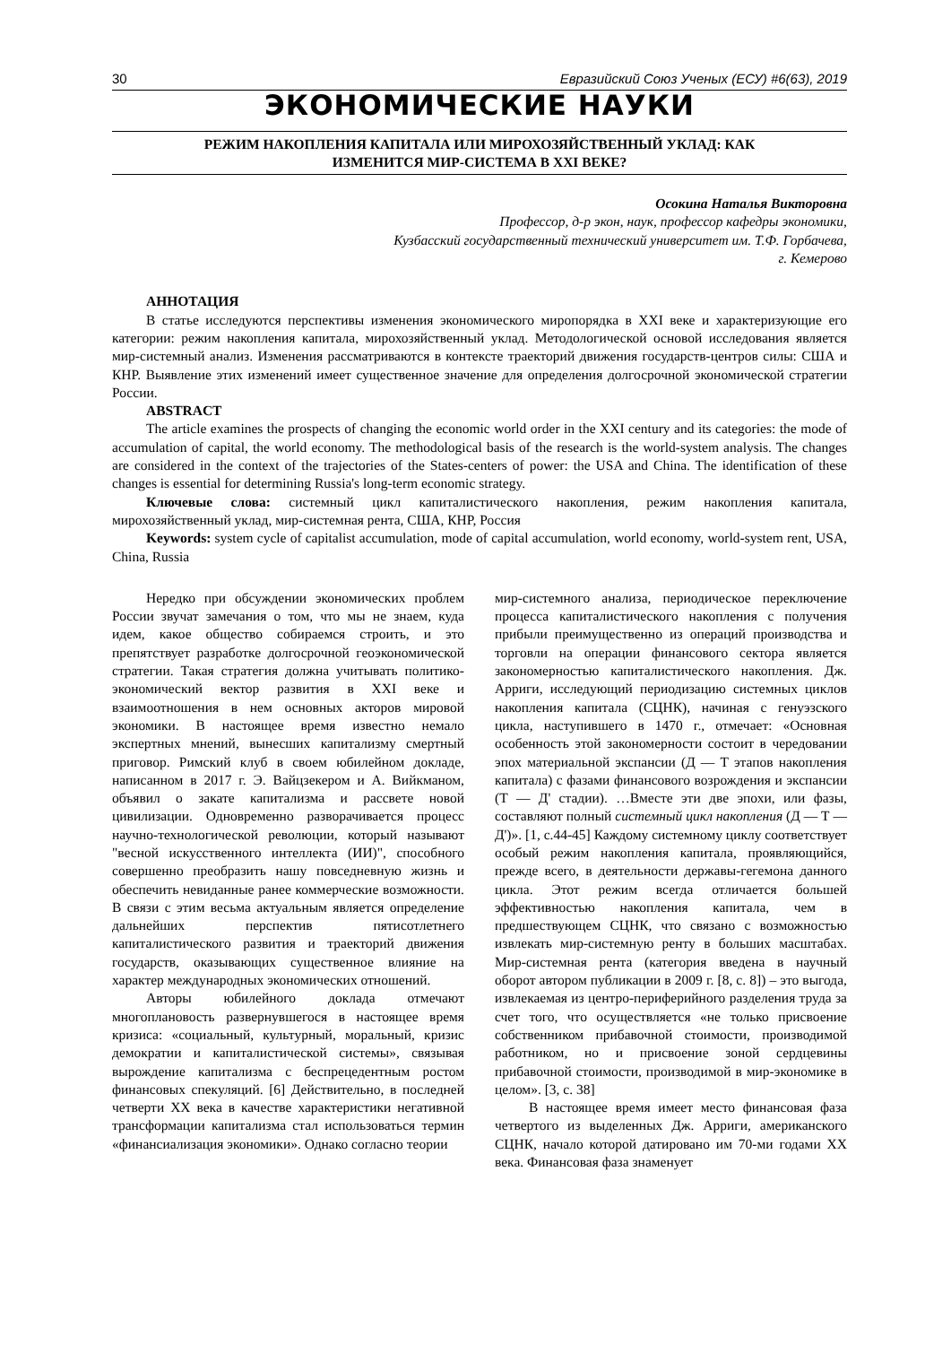30 Евразийский Союз Ученых (ЕСУ) #6(63), 2019
ЭКОНОМИЧЕСКИЕ НАУКИ
РЕЖИМ НАКОПЛЕНИЯ КАПИТАЛА ИЛИ МИРОХОЗЯЙСТВЕННЫЙ УКЛАД: КАК
ИЗМЕНИТСЯ МИР-СИСТЕМА В XXI ВЕКЕ?
Осокина Наталья Викторовна
Профессор, д-р экон, наук, профессор кафедры экономики,
Кузбасский государственный технический университет им. Т.Ф. Горбачева,
г. Кемерово
АННОТАЦИЯ
В статье исследуются перспективы изменения экономического миропорядка в XXI веке и характеризующие его категории: режим накопления капитала, мирохозяйственный уклад. Методологической основой исследования является мир-системный анализ. Изменения рассматриваются в контексте траекторий движения государств-центров силы: США и КНР. Выявление этих изменений имеет существенное значение для определения долгосрочной экономической стратегии России.
ABSTRACT
The article examines the prospects of changing the economic world order in the XXI century and its categories: the mode of accumulation of capital, the world economy. The methodological basis of the research is the world-system analysis. The changes are considered in the context of the trajectories of the States-centers of power: the USA and China. The identification of these changes is essential for determining Russia's long-term economic strategy.
Ключевые слова: системный цикл капиталистического накопления, режим накопления капитала, мирохозяйственный уклад, мир-системная рента, США, КНР, Россия
Keywords: system cycle of capitalist accumulation, mode of capital accumulation, world economy, world-system rent, USA, China, Russia
Нередко при обсуждении экономических проблем России звучат замечания о том, что мы не знаем, куда идем, какое общество собираемся строить, и это препятствует разработке долгосрочной геоэкономической стратегии. Такая стратегия должна учитывать политико-экономический вектор развития в XXI веке и взаимоотношения в нем основных акторов мировой экономики. В настоящее время известно немало экспертных мнений, вынесших капитализму смертный приговор. Римский клуб в своем юбилейном докладе, написанном в 2017 г. Э. Вайцзекером и А. Вийкманом, объявил о закате капитализма и рассвете новой цивилизации. Одновременно разворачивается процесс научно-технологической революции, который называют "весной искусственного интеллекта (ИИ)", способного совершенно преобразить нашу повседневную жизнь и обеспечить невиданные ранее коммерческие возможности. В связи с этим весьма актуальным является определение дальнейших перспектив пятисотлетнего капиталистического развития и траекторий движения государств, оказывающих существенное влияние на характер международных экономических отношений.
Авторы юбилейного доклада отмечают многоплановость развернувшегося в настоящее время кризиса: «социальный, культурный, моральный, кризис демократии и капиталистической системы», связывая вырождение капитализма с беспрецедентным ростом финансовых спекуляций. [6] Действительно, в последней четверти XX века в качестве характеристики негативной трансформации капитализма стал использоваться термин «финансиализация экономики». Однако согласно теории
мир-системного анализа, периодическое переключение процесса капиталистического накопления с получения прибыли преимущественно из операций производства и торговли на операции финансового сектора является закономерностью капиталистического накопления. Дж. Арриги, исследующий периодизацию системных циклов накопления капитала (СЦНК), начиная с генуэзского цикла, наступившего в 1470 г., отмечает: «Основная особенность этой закономерности состоит в чередовании эпох материальной экспансии (Д — Т этапов накопления капитала) с фазами финансового возрождения и экспансии (Т — Д' стадии). …Вместе эти две эпохи, или фазы, составляют полный системный цикл накопления (Д — Т — Д')». [1, с.44-45] Каждому системному циклу соответствует особый режим накопления капитала, проявляющийся, прежде всего, в деятельности державы-гегемона данного цикла. Этот режим всегда отличается большей эффективностью накопления капитала, чем в предшествующем СЦНК, что связано с возможностью извлекать мир-системную ренту в больших масштабах. Мир-системная рента (категория введена в научный оборот автором публикации в 2009 г. [8, с. 8]) – это выгода, извлекаемая из центро-периферийного разделения труда за счет того, что осуществляется «не только присвоение собственником прибавочной стоимости, производимой работником, но и присвоение зоной сердцевины прибавочной стоимости, производимой в мир-экономике в целом». [3, с. 38]
В настоящее время имеет место финансовая фаза четвертого из выделенных Дж. Арриги, американского СЦНК, начало которой датировано им 70-ми годами XX века. Финансовая фаза знаменует